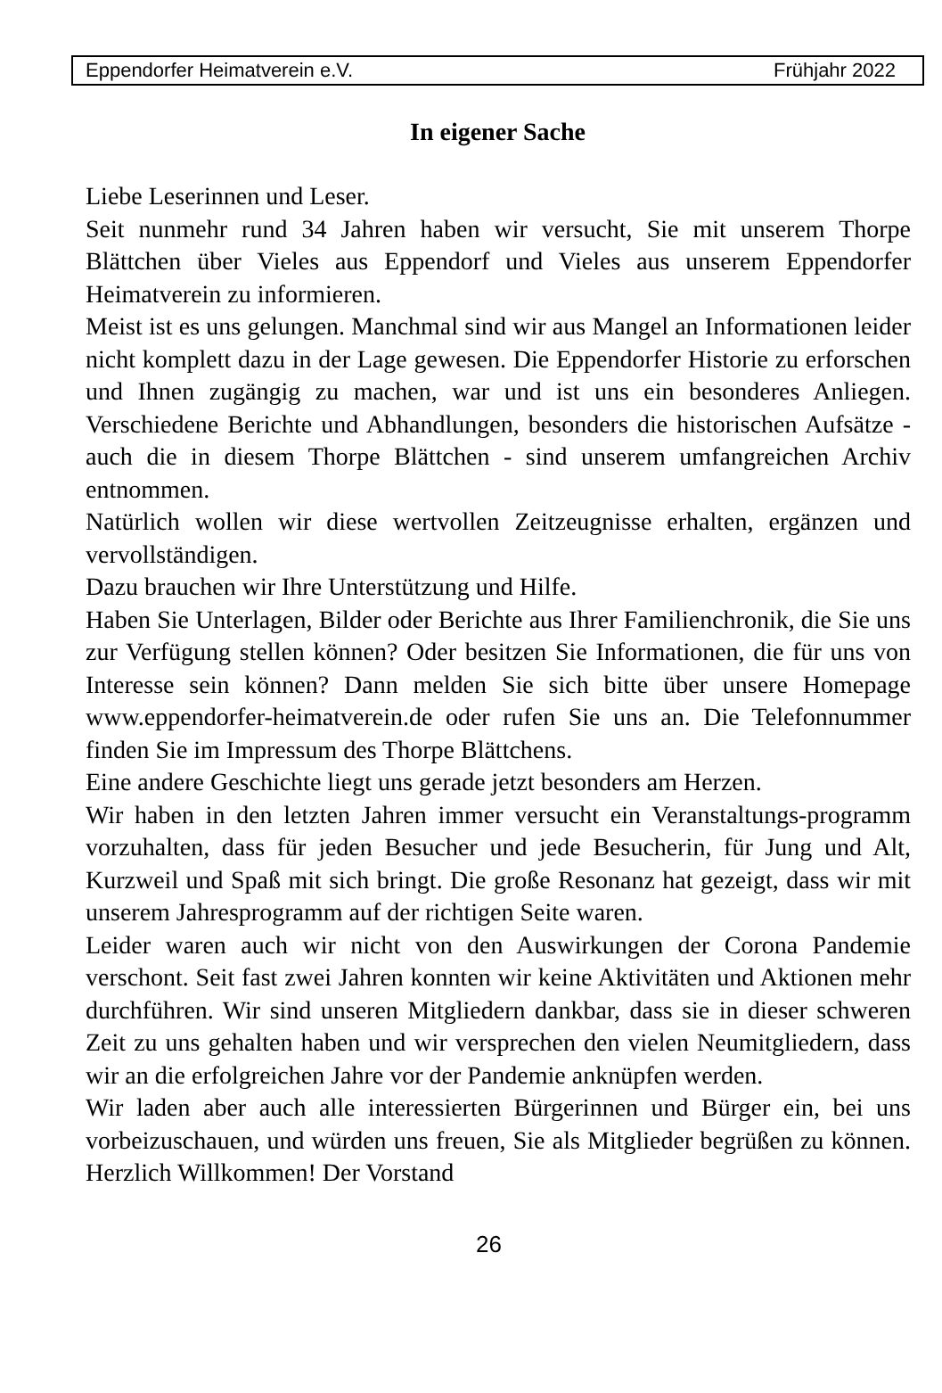Eppendorfer Heimatverein e.V. Frühjahr 2022
In eigener Sache
Liebe Leserinnen und Leser.
Seit nunmehr rund 34 Jahren haben wir versucht, Sie mit unserem Thorpe Blättchen über Vieles aus Eppendorf und Vieles aus unserem Eppendorfer Heimatverein zu informieren.
Meist ist es uns gelungen. Manchmal sind wir aus Mangel an Informationen leider nicht komplett dazu in der Lage gewesen. Die Eppendorfer Historie zu erforschen und Ihnen zugängig zu machen, war und ist uns ein besonderes Anliegen. Verschiedene Berichte und Abhandlungen, besonders die historischen Aufsätze - auch die in diesem Thorpe Blättchen - sind unserem umfangreichen Archiv entnommen.
Natürlich wollen wir diese wertvollen Zeitzeugnisse erhalten, ergänzen und vervollständigen.
Dazu brauchen wir Ihre Unterstützung und Hilfe.
Haben Sie Unterlagen, Bilder oder Berichte aus Ihrer Familienchronik, die Sie uns zur Verfügung stellen können? Oder besitzen Sie Informationen, die für uns von Interesse sein können? Dann melden Sie sich bitte über unsere Homepage www.eppendorfer-heimatverein.de oder rufen Sie uns an. Die Telefonnummer finden Sie im Impressum des Thorpe Blättchens.
Eine andere Geschichte liegt uns gerade jetzt besonders am Herzen.
Wir haben in den letzten Jahren immer versucht ein Veranstaltungs-programm vorzuhalten, dass für jeden Besucher und jede Besucherin, für Jung und Alt, Kurzweil und Spaß mit sich bringt. Die große Resonanz hat gezeigt, dass wir mit unserem Jahresprogramm auf der richtigen Seite waren.
Leider waren auch wir nicht von den Auswirkungen der Corona Pandemie verschont. Seit fast zwei Jahren konnten wir keine Aktivitäten und Aktionen mehr durchführen. Wir sind unseren Mitgliedern dankbar, dass sie in dieser schweren Zeit zu uns gehalten haben und wir versprechen den vielen Neumitgliedern, dass wir an die erfolgreichen Jahre vor der Pandemie anknüpfen werden.
Wir laden aber auch alle interessierten Bürgerinnen und Bürger ein, bei uns vorbeizuschauen, und würden uns freuen, Sie als Mitglieder begrüßen zu können. Herzlich Willkommen! Der Vorstand
26